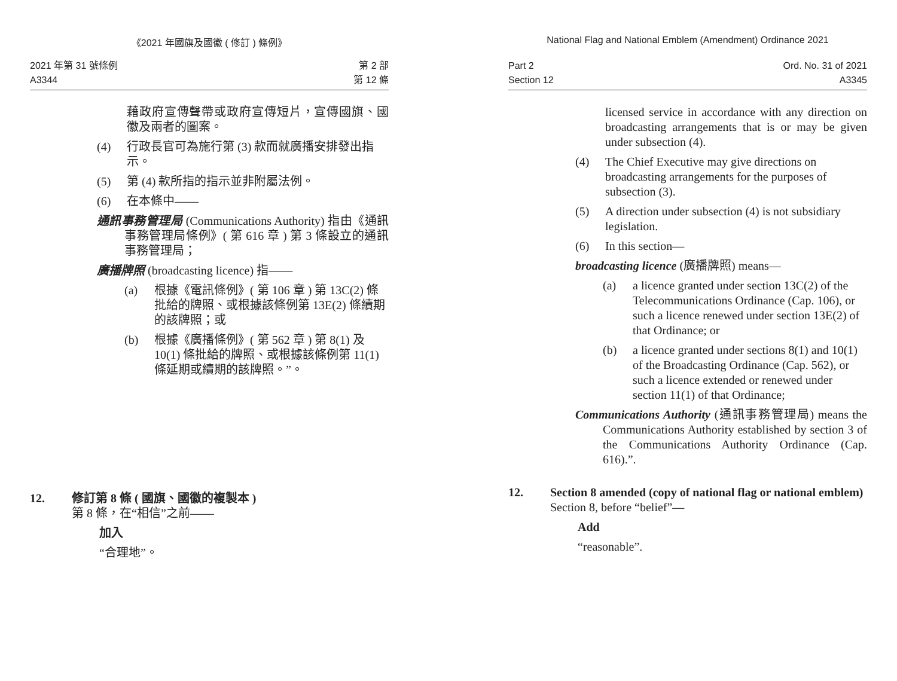《2021 年國旗及國徽 ( 修訂 ) 條例》
2021 年第 31 號條例
A3344
第 2 部
第 12 條
藉政府宣傳聲帶或政府宣傳短片，宣傳國旗、國徽及兩者的圖案。
(4) 行政長官可為施行第 (3) 款而就廣播安排發出指示。
(5) 第 (4) 款所指的指示並非附屬法例。
(6) 在本條中——
通訊事務管理局 (Communications Authority) 指由《通訊事務管理局條例》( 第 616 章 ) 第 3 條設立的通訊事務管理局；
廣播牌照 (broadcasting licence) 指——
(a) 根據《電訊條例》( 第 106 章 ) 第 13C(2) 條批給的牌照、或根據該條例第 13E(2) 條續期的該牌照；或
(b) 根據《廣播條例》( 第 562 章 ) 第 8(1) 及 10(1) 條批給的牌照、或根據該條例第 11(1) 條延期或續期的該牌照。”。
12. 修訂第 8 條 ( 國旗、國徽的複製本 )
第 8 條，在“相信”之前——
加入
“合理地”。
National Flag and National Emblem (Amendment) Ordinance 2021
Part 2
Section 12
Ord. No. 31 of 2021
A3345
licensed service in accordance with any direction on broadcasting arrangements that is or may be given under subsection (4).
(4) The Chief Executive may give directions on broadcasting arrangements for the purposes of subsection (3).
(5) A direction under subsection (4) is not subsidiary legislation.
(6) In this section—
broadcasting licence (廣播牌照) means—
(a) a licence granted under section 13C(2) of the Telecommunications Ordinance (Cap. 106), or such a licence renewed under section 13E(2) of that Ordinance; or
(b) a licence granted under sections 8(1) and 10(1) of the Broadcasting Ordinance (Cap. 562), or such a licence extended or renewed under section 11(1) of that Ordinance;
Communications Authority (通訊事務管理局) means the Communications Authority established by section 3 of the Communications Authority Ordinance (Cap. 616).”.
12. Section 8 amended (copy of national flag or national emblem)
Section 8, before “belief”—
Add
“reasonable”.